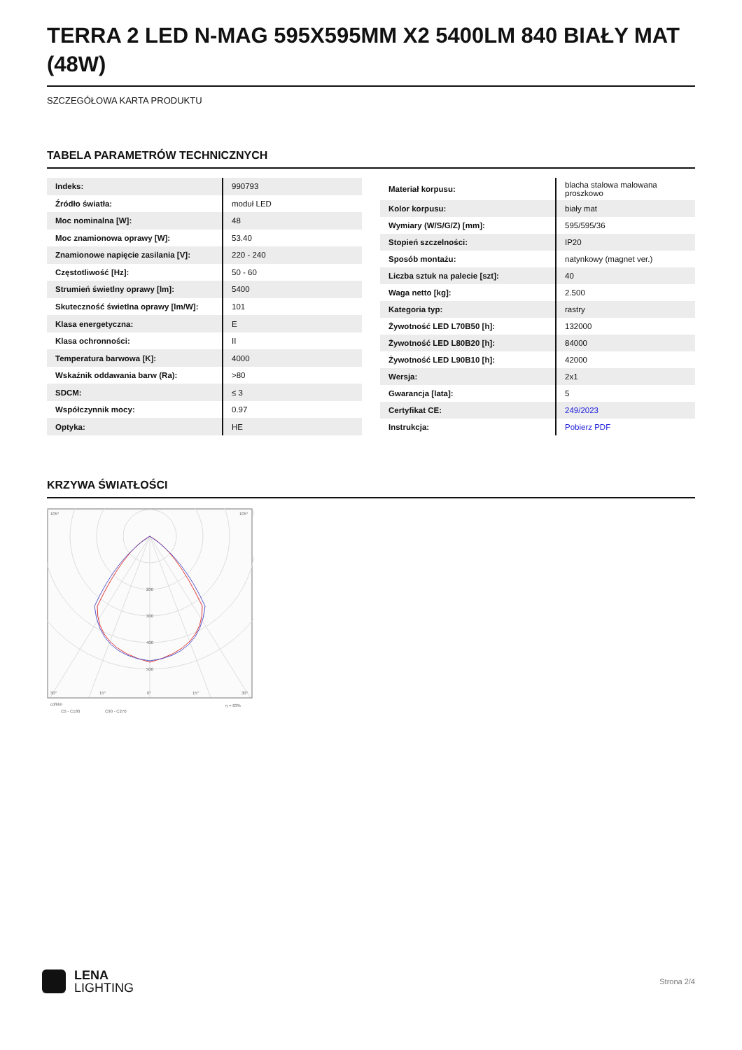TERRA 2 LED N-MAG 595X595MM X2 5400LM 840 BIAŁY MAT (48W)
SZCZEGÓŁOWA KARTA PRODUKTU
TABELA PARAMETRÓW TECHNICZNYCH
| Indeks: | 990793 |
| Źródło światła: | moduł LED |
| Moc nominalna [W]: | 48 |
| Moc znamionowa oprawy [W]: | 53.40 |
| Znamionowe napięcie zasilania [V]: | 220 - 240 |
| Częstotliwość [Hz]: | 50 - 60 |
| Strumień świetlny oprawy [lm]: | 5400 |
| Skuteczność świetlna oprawy [lm/W]: | 101 |
| Klasa energetyczna: | E |
| Klasa ochronności: | II |
| Temperatura barwowa [K]: | 4000 |
| Wskaźnik oddawania barw (Ra): | >80 |
| SDCM: | ≤ 3 |
| Współczynnik mocy: | 0.97 |
| Optyka: | HE |
| Materiał korpusu: | blacha stalowa malowana proszkowo |
| Kolor korpusu: | biały mat |
| Wymiary (W/S/G/Z) [mm]: | 595/595/36 |
| Stopień szczelności: | IP20 |
| Sposób montażu: | natynkowy (magnet ver.) |
| Liczba sztuk na palecie [szt]: | 40 |
| Waga netto [kg]: | 2.500 |
| Kategoria typ: | rastry |
| Żywotność LED L70B50 [h]: | 132000 |
| Żywotność LED L80B20 [h]: | 84000 |
| Żywotność LED L90B10 [h]: | 42000 |
| Wersja: | 2x1 |
| Gwarancja [lata]: | 5 |
| Certyfikat CE: | 249/2023 |
| Instrukcja: | Pobierz PDF |
KRZYWA ŚWIATŁOŚCI
105°
105°
200
300
400
500
30°
15°
0°
15°
30°
cd/klm
C0 - C180
C90 - C270
η = 83%
LENA
LIGHTING
Strona 2/4